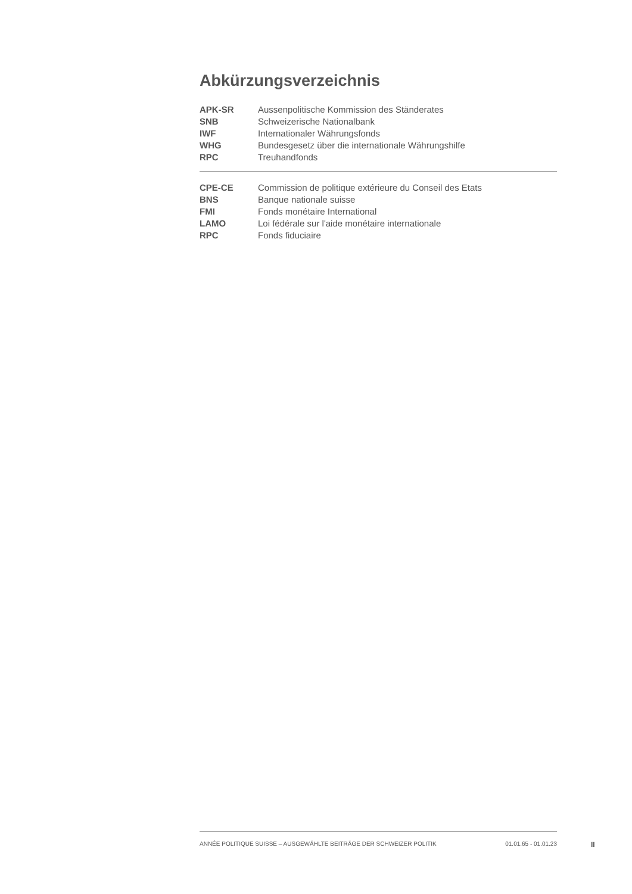Abkürzungsverzeichnis
| APK-SR | Aussenpolitische Kommission des Ständerates |
| SNB | Schweizerische Nationalbank |
| IWF | Internationaler Währungsfonds |
| WHG | Bundesgesetz über die internationale Währungshilfe |
| RPC | Treuhandfonds |
| CPE-CE | Commission de politique extérieure du Conseil des Etats |
| BNS | Banque nationale suisse |
| FMI | Fonds monétaire International |
| LAMO | Loi fédérale sur l'aide monétaire internationale |
| RPC | Fonds fiduciaire |
ANNÉE POLITIQUE SUISSE – AUSGEWÄHLTE BEITRÄGE DER SCHWEIZER POLITIK 01.01.65 - 01.01.23
II